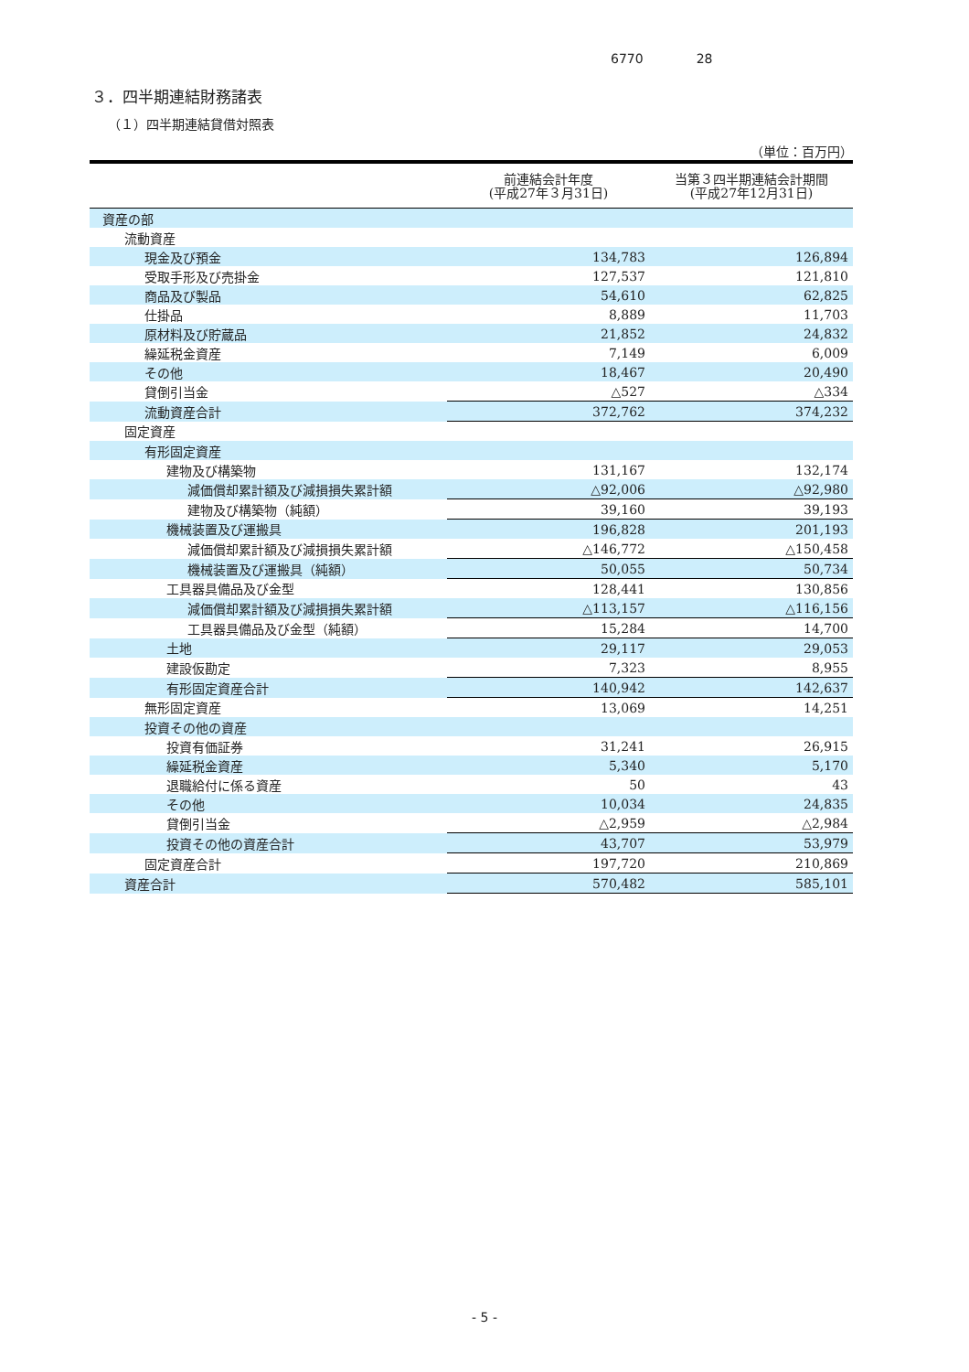6770 28
３．四半期連結財務諸表
（１）四半期連結貸借対照表
（単位：百万円）
| | 前連結会計年度 (平成27年３月31日) | 当第３四半期連結会計期間 (平成27年12月31日) |
| --- | --- | --- |
| 資産の部 | | |
| 流動資産 | | |
| 現金及び預金 | 134,783 | 126,894 |
| 受取手形及び売掛金 | 127,537 | 121,810 |
| 商品及び製品 | 54,610 | 62,825 |
| 仕掛品 | 8,889 | 11,703 |
| 原材料及び貯蔵品 | 21,852 | 24,832 |
| 繰延税金資産 | 7,149 | 6,009 |
| その他 | 18,467 | 20,490 |
| 貸倒引当金 | △527 | △334 |
| 流動資産合計 | 372,762 | 374,232 |
| 固定資産 | | |
| 有形固定資産 | | |
| 建物及び構築物 | 131,167 | 132,174 |
| 減価償却累計額及び減損損失累計額 | △92,006 | △92,980 |
| 建物及び構築物（純額） | 39,160 | 39,193 |
| 機械装置及び運搬具 | 196,828 | 201,193 |
| 減価償却累計額及び減損損失累計額 | △146,772 | △150,458 |
| 機械装置及び運搬具（純額） | 50,055 | 50,734 |
| 工具器具備品及び金型 | 128,441 | 130,856 |
| 減価償却累計額及び減損損失累計額 | △113,157 | △116,156 |
| 工具器具備品及び金型（純額） | 15,284 | 14,700 |
| 土地 | 29,117 | 29,053 |
| 建設仮勘定 | 7,323 | 8,955 |
| 有形固定資産合計 | 140,942 | 142,637 |
| 無形固定資産 | 13,069 | 14,251 |
| 投資その他の資産 | | |
| 投資有価証券 | 31,241 | 26,915 |
| 繰延税金資産 | 5,340 | 5,170 |
| 退職給付に係る資産 | 50 | 43 |
| その他 | 10,034 | 24,835 |
| 貸倒引当金 | △2,959 | △2,984 |
| 投資その他の資産合計 | 43,707 | 53,979 |
| 固定資産合計 | 197,720 | 210,869 |
| 資産合計 | 570,482 | 585,101 |
- 5 -